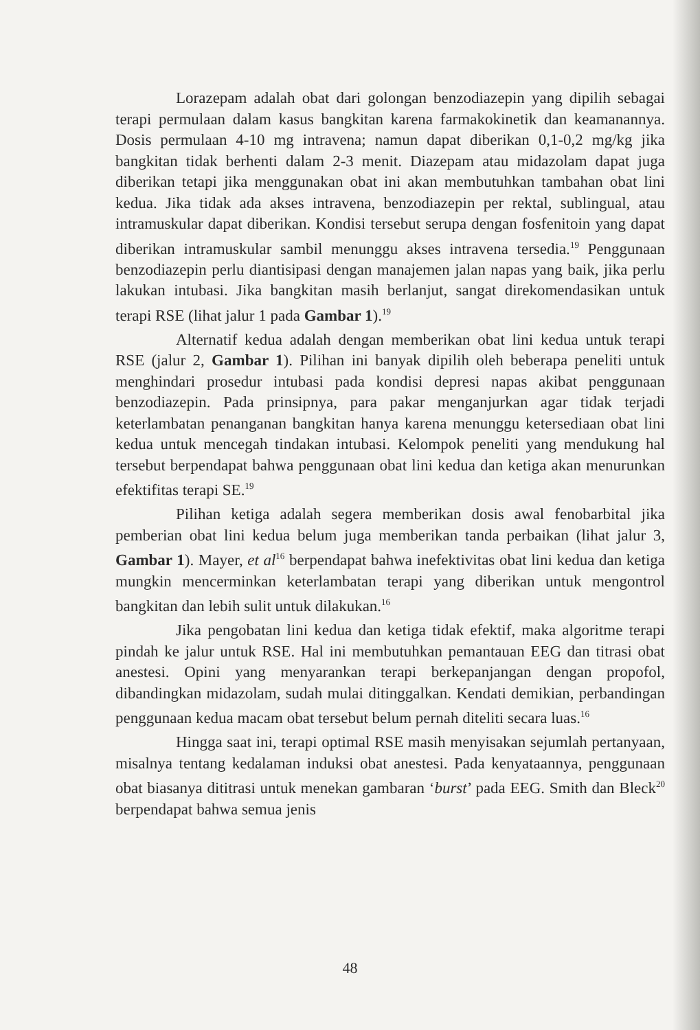Lorazepam adalah obat dari golongan benzodiazepin yang dipilih sebagai terapi permulaan dalam kasus bangkitan karena farmakokinetik dan keamanannya. Dosis permulaan 4-10 mg intravena; namun dapat diberikan 0,1-0,2 mg/kg jika bangkitan tidak berhenti dalam 2-3 menit. Diazepam atau midazolam dapat juga diberikan tetapi jika menggunakan obat ini akan membutuhkan tambahan obat lini kedua. Jika tidak ada akses intravena, benzodiazepin per rektal, sublingual, atau intramuskular dapat diberikan. Kondisi tersebut serupa dengan fosfenitoin yang dapat diberikan intramuskular sambil menunggu akses intravena tersedia.<sup>19</sup> Penggunaan benzodiazepin perlu diantisipasi dengan manajemen jalan napas yang baik, jika perlu lakukan intubasi. Jika bangkitan masih berlanjut, sangat direkomendasikan untuk terapi RSE (lihat jalur 1 pada Gambar 1).<sup>19</sup>
Alternatif kedua adalah dengan memberikan obat lini kedua untuk terapi RSE (jalur 2, Gambar 1). Pilihan ini banyak dipilih oleh beberapa peneliti untuk menghindari prosedur intubasi pada kondisi depresi napas akibat penggunaan benzodiazepin. Pada prinsipnya, para pakar menganjurkan agar tidak terjadi keterlambatan penanganan bangkitan hanya karena menunggu ketersediaan obat lini kedua untuk mencegah tindakan intubasi. Kelompok peneliti yang mendukung hal tersebut berpendapat bahwa penggunaan obat lini kedua dan ketiga akan menurunkan efektifitas terapi SE.<sup>19</sup>
Pilihan ketiga adalah segera memberikan dosis awal fenobarbital jika pemberian obat lini kedua belum juga memberikan tanda perbaikan (lihat jalur 3, Gambar 1). Mayer, et al<sup>16</sup> berpendapat bahwa inefektivitas obat lini kedua dan ketiga mungkin mencerminkan keterlambatan terapi yang diberikan untuk mengontrol bangkitan dan lebih sulit untuk dilakukan.<sup>16</sup>
Jika pengobatan lini kedua dan ketiga tidak efektif, maka algoritme terapi pindah ke jalur untuk RSE. Hal ini membutuhkan pemantauan EEG dan titrasi obat anestesi. Opini yang menyarankan terapi berkepanjangan dengan propofol, dibandingkan midazolam, sudah mulai ditinggalkan. Kendati demikian, perbandingan penggunaan kedua macam obat tersebut belum pernah diteliti secara luas.<sup>16</sup>
Hingga saat ini, terapi optimal RSE masih menyisakan sejumlah pertanyaan, misalnya tentang kedalaman induksi obat anestesi. Pada kenyataannya, penggunaan obat biasanya dititrasi untuk menekan gambaran ‘burst’ pada EEG. Smith dan Bleck<sup>20</sup> berpendapat bahwa semua jenis
48